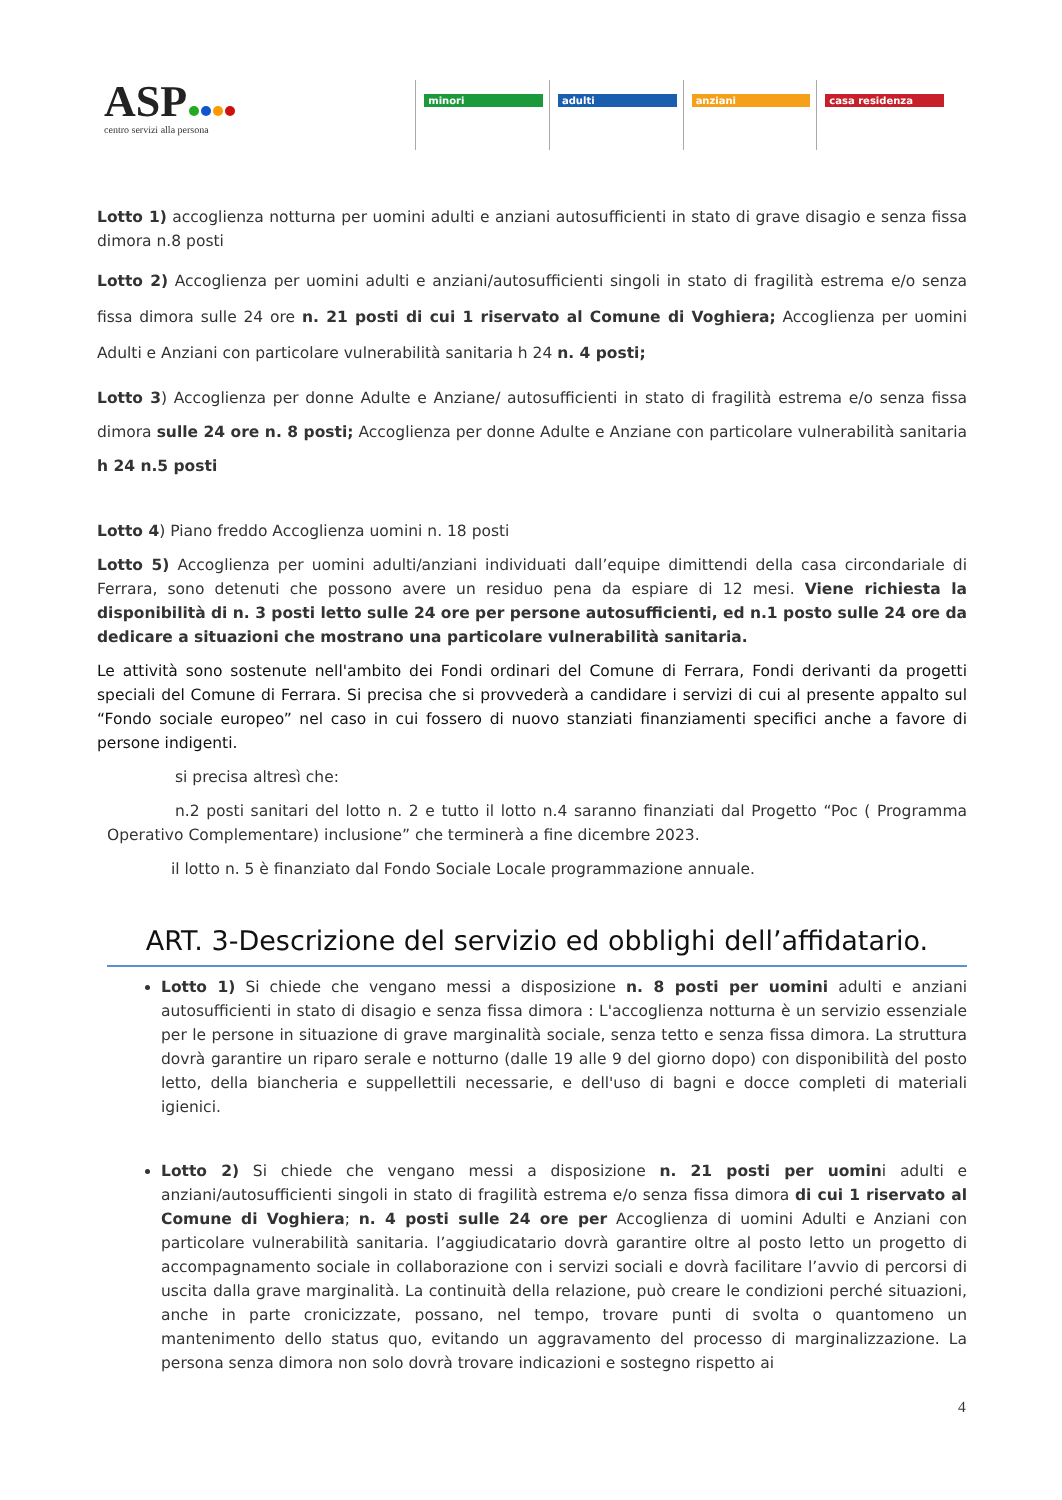ASP
centro servizi alla persona
minori adulti anziani casa residenza
Lotto 1) accoglienza notturna per uomini adulti e anziani autosufficienti in stato di grave disagio e senza fissa dimora n.8 posti
Lotto 2) Accoglienza per uomini adulti e anziani/autosufficienti singoli in stato di fragilità estrema e/o senza fissa dimora sulle 24 ore n. 21 posti di cui 1 riservato al Comune di Voghiera; Accoglienza per uomini Adulti e Anziani con particolare vulnerabilità sanitaria h 24 n. 4 posti;
Lotto 3) Accoglienza per donne Adulte e Anziane/ autosufficienti in stato di fragilità estrema e/o senza fissa dimora sulle 24 ore n. 8 posti; Accoglienza per donne Adulte e Anziane con particolare vulnerabilità sanitaria h 24 n.5 posti
Lotto 4) Piano freddo Accoglienza uomini n. 18 posti
Lotto 5) Accoglienza per uomini adulti/anziani individuati dall’equipe dimittendi della casa circondariale di Ferrara, sono detenuti che possono avere un residuo pena da espiare di 12 mesi. Viene richiesta la disponibilità di n. 3 posti letto sulle 24 ore per persone autosufficienti, ed n.1 posto sulle 24 ore da dedicare a situazioni che mostrano una particolare vulnerabilità sanitaria.
Le attività sono sostenute nell'ambito dei Fondi ordinari del Comune di Ferrara, Fondi derivanti da progetti speciali del Comune di Ferrara. Si precisa che si provvederà a candidare i servizi di cui al presente appalto sul “Fondo sociale europeo” nel caso in cui fossero di nuovo stanziati finanziamenti specifici anche a favore di persone indigenti.
si precisa altresì che:
n.2 posti sanitari del lotto n. 2 e tutto il lotto n.4 saranno finanziati dal Progetto “Poc ( Programma Operativo Complementare) inclusione” che terminerà a fine dicembre 2023.
il lotto n. 5 è finanziato dal Fondo Sociale Locale programmazione annuale.
ART. 3-Descrizione del servizio ed obblighi dell’affidatario.
Lotto 1) Si chiede che vengano messi a disposizione n. 8 posti per uomini adulti e anziani autosufficienti in stato di disagio e senza fissa dimora : L'accoglienza notturna è un servizio essenziale per le persone in situazione di grave marginalità sociale, senza tetto e senza fissa dimora. La struttura dovrà garantire un riparo serale e notturno (dalle 19 alle 9 del giorno dopo) con disponibilità del posto letto, della biancheria e suppellettili necessarie, e dell'uso di bagni e docce completi di materiali igienici.
Lotto 2) Si chiede che vengano messi a disposizione n. 21 posti per uomini adulti e anziani/autosufficienti singoli in stato di fragilità estrema e/o senza fissa dimora di cui 1 riservato al Comune di Voghiera; n. 4 posti sulle 24 ore per Accoglienza di uomini Adulti e Anziani con particolare vulnerabilità sanitaria. l’aggiudicatario dovrà garantire oltre al posto letto un progetto di accompagnamento sociale in collaborazione con i servizi sociali e dovrà facilitare l’avvio di percorsi di uscita dalla grave marginalità. La continuità della relazione, può creare le condizioni perché situazioni, anche in parte cronicizzate, possano, nel tempo, trovare punti di svolta o quantomeno un mantenimento dello status quo, evitando un aggravamento del processo di marginalizzazione. La persona senza dimora non solo dovrà trovare indicazioni e sostegno rispetto ai
4